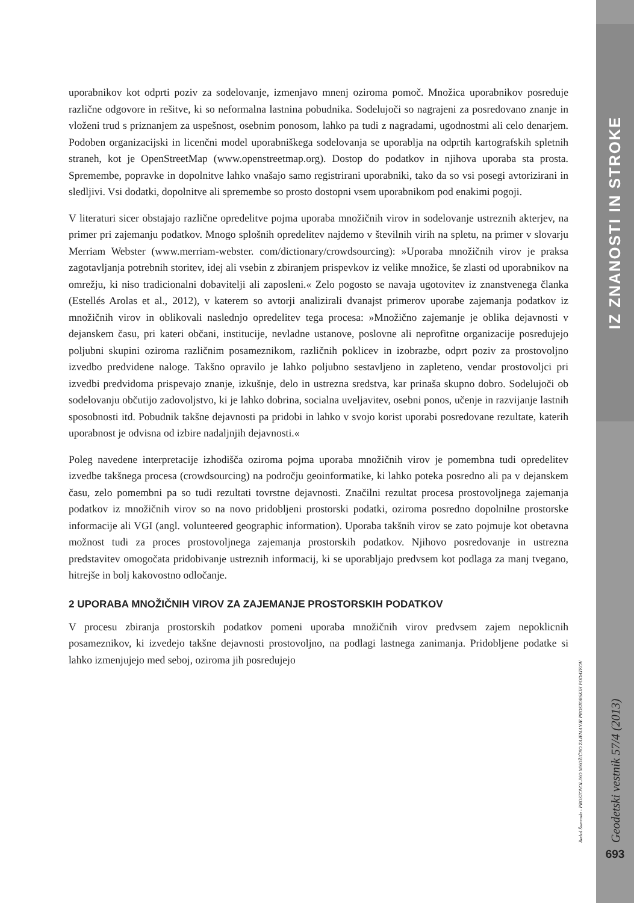IZ ZNANOSTI IN STROKE
uporabnikov kot odprti poziv za sodelovanje, izmenjavo mnenj oziroma pomoč. Množica uporabnikov posreduje različne odgovore in rešitve, ki so neformalna lastnina pobudnika. Sodelujoči so nagrajeni za posredovano znanje in vloženi trud s priznanjem za uspešnost, osebnim ponosom, lahko pa tudi z nagradami, ugodnostmi ali celo denarjem. Podoben organizacijski in licenčni model uporabniškega sodelovanja se uporablja na odprtih kartografskih spletnih straneh, kot je OpenStreetMap (www.openstreetmap.org). Dostop do podatkov in njihova uporaba sta prosta. Spremembe, popravke in dopolnitve lahko vnašajo samo registrirani uporabniki, tako da so vsi posegi avtorizirani in sledljivi. Vsi dodatki, dopolnitve ali spremembe so prosto dostopni vsem uporabnikom pod enakimi pogoji.
V literaturi sicer obstajajo različne opredelitve pojma uporaba množičnih virov in sodelovanje ustreznih akterjev, na primer pri zajemanju podatkov. Mnogo splošnih opredelitev najdemo v številnih virih na spletu, na primer v slovarju Merriam Webster (www.merriam-webster. com/dictionary/crowdsourcing): »Uporaba množičnih virov je praksa zagotavljanja potrebnih storitev, idej ali vsebin z zbiranjem prispevkov iz velike množice, še zlasti od uporabnikov na omrežju, ki niso tradicionalni dobavitelji ali zaposleni.« Zelo pogosto se navaja ugotovitev iz znanstvenega članka (Estellés Arolas et al., 2012), v katerem so avtorji analizirali dvanajst primerov uporabe zajemanja podatkov iz množičnih virov in oblikovali naslednjo opredelitev tega procesa: »Množično zajemanje je oblika dejavnosti v dejanskem času, pri kateri občani, institucije, nevladne ustanove, poslovne ali neprofitne organizacije posredujejo poljubni skupini oziroma različnim posameznikom, različnih poklicev in izobrazbe, odprt poziv za prostovoljno izvedbo predvidene naloge. Takšno opravilo je lahko poljubno sestavljeno in zapleteno, vendar prostovoljci pri izvedbi predvidoma prispevajo znanje, izkušnje, delo in ustrezna sredstva, kar prinaša skupno dobro. Sodelujoči ob sodelovanju občutijo zadovoljstvo, ki je lahko dobrina, socialna uveljavitev, osebni ponos, učenje in razvijanje lastnih sposobnosti itd. Pobudnik takšne dejavnosti pa pridobi in lahko v svojo korist uporabi posredovane rezultate, katerih uporabnost je odvisna od izbire nadaljnjih dejavnosti.«
Poleg navedene interpretacije izhodišča oziroma pojma uporaba množičnih virov je pomembna tudi opredelitev izvedbe takšnega procesa (crowdsourcing) na področju geoinformatike, ki lahko poteka posredno ali pa v dejanskem času, zelo pomembni pa so tudi rezultati tovrstne dejavnosti. Značilni rezultat procesa prostovoljnega zajemanja podatkov iz množičnih virov so na novo pridobljeni prostorski podatki, oziroma posredno dopolnilne prostorske informacije ali VGI (angl. volunteered geographic information). Uporaba takšnih virov se zato pojmuje kot obetavna možnost tudi za proces prostovoljnega zajemanja prostorskih podatkov. Njihovo posredovanje in ustrezna predstavitev omogočata pridobivanje ustreznih informacij, ki se uporabljajo predvsem kot podlaga za manj tvegano, hitrejše in bolj kakovostno odločanje.
2 UPORABA MNOŽIČNIH VIROV ZA ZAJEMANJE PROSTORSKIH PODATKOV
V procesu zbiranja prostorskih podatkov pomeni uporaba množičnih virov predvsem zajem nepoklicnih posameznikov, ki izvedejo takšne dejavnosti prostovoljno, na podlagi lastnega zanimanja. Pridobljene podatke si lahko izmenjujejo med seboj, oziroma jih posredujejo
Radoš Šumrada - PROSTOVOLJNO MNOŽIČNO ZAJEMANJE PROSTORSKIH PODATKOV
Geodetski vestnik 57/4 (2013)
693